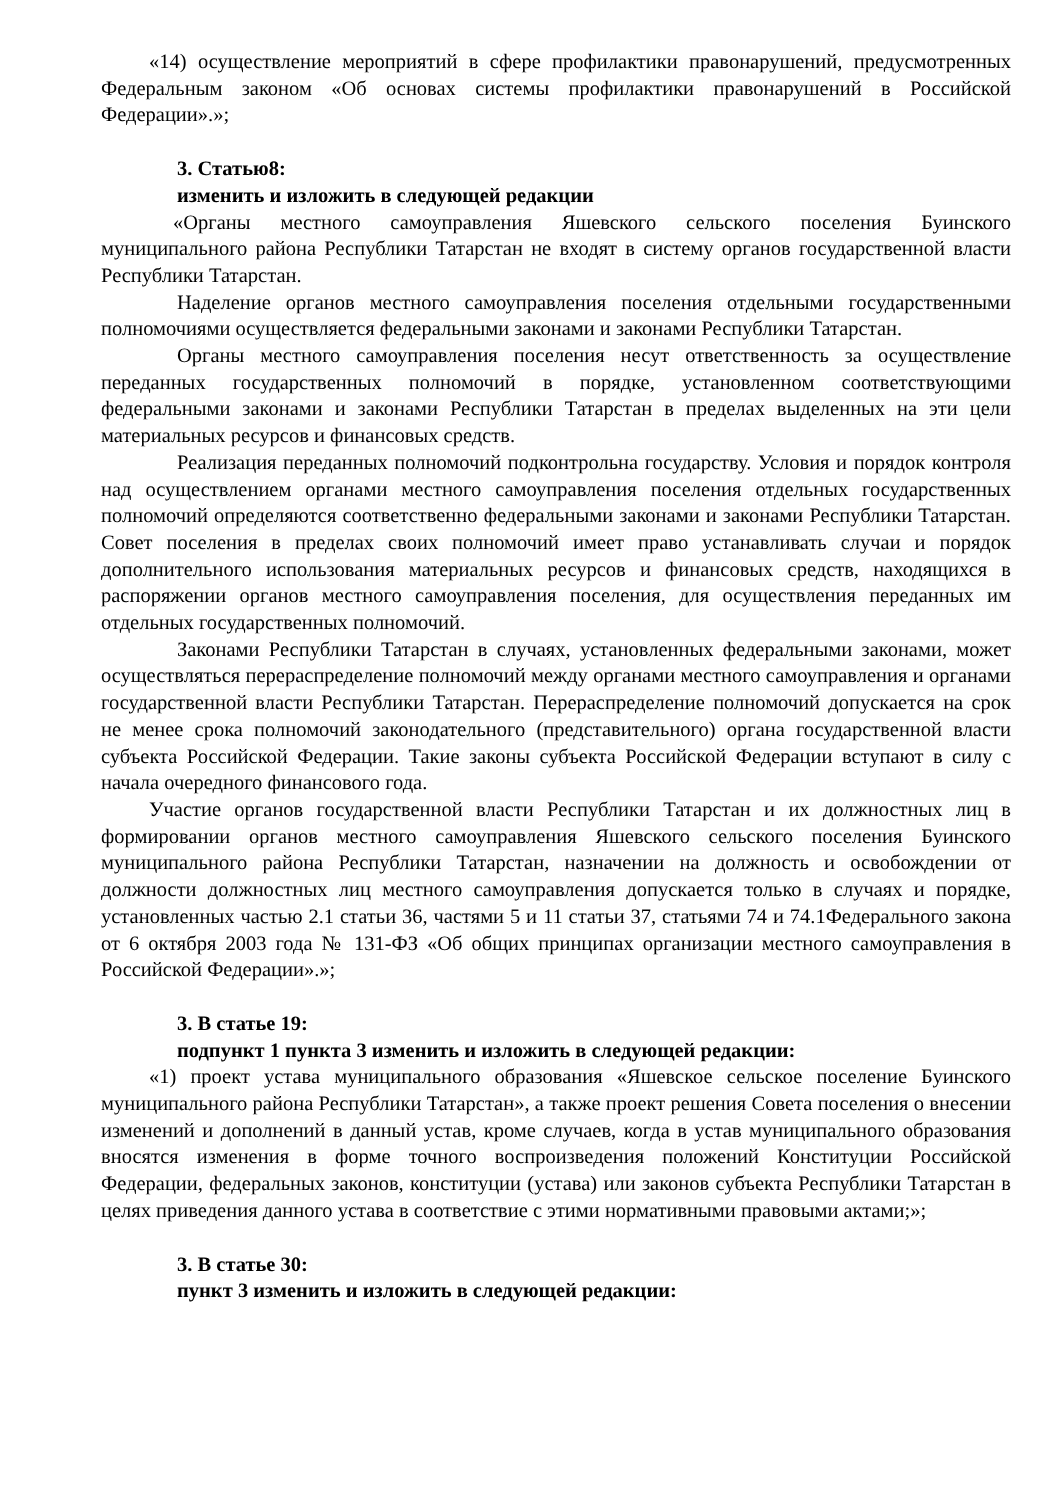«14) осуществление мероприятий в сфере профилактики правонарушений, предусмотренных Федеральным законом «Об основах системы профилактики правонарушений в Российской Федерации».»;
3. Статью8:
изменить и изложить в следующей редакции
«Органы местного самоуправления Яшевского сельского поселения Буинского муниципального района Республики Татарстан не входят в систему органов государственной власти Республики Татарстан.
Наделение органов местного самоуправления поселения отдельными государственными полномочиями осуществляется федеральными законами и законами Республики Татарстан.
Органы местного самоуправления поселения несут ответственность за осуществление переданных государственных полномочий в порядке, установленном соответствующими федеральными законами и законами Республики Татарстан в пределах выделенных на эти цели материальных ресурсов и финансовых средств.
Реализация переданных полномочий подконтрольна государству. Условия и порядок контроля над осуществлением органами местного самоуправления поселения отдельных государственных полномочий определяются соответственно федеральными законами и законами Республики Татарстан. Совет поселения в пределах своих полномочий имеет право устанавливать случаи и порядок дополнительного использования материальных ресурсов и финансовых средств, находящихся в распоряжении органов местного самоуправления поселения, для осуществления переданных им отдельных государственных полномочий.
Законами Республики Татарстан в случаях, установленных федеральными законами, может осуществляться перераспределение полномочий между органами местного самоуправления и органами государственной власти Республики Татарстан. Перераспределение полномочий допускается на срок не менее срока полномочий законодательного (представительного) органа государственной власти субъекта Российской Федерации. Такие законы субъекта Российской Федерации вступают в силу с начала очередного финансового года.
Участие органов государственной власти Республики Татарстан и их должностных лиц в формировании органов местного самоуправления Яшевского сельского поселения Буинского муниципального района Республики Татарстан, назначении на должность и освобождении от должности должностных лиц местного самоуправления допускается только в случаях и порядке, установленных частью 2.1 статьи 36, частями 5 и 11 статьи 37, статьями 74 и 74.1Федерального закона от 6 октября 2003 года № 131-ФЗ «Об общих принципах организации местного самоуправления в Российской Федерации».»;
3. В статье 19:
подпункт 1 пункта 3 изменить и изложить в следующей редакции:
«1) проект устава муниципального образования «Яшевское сельское поселение Буинского муниципального района Республики Татарстан», а также проект решения Совета поселения о внесении изменений и дополнений в данный устав, кроме случаев, когда в устав муниципального образования вносятся изменения в форме точного воспроизведения положений Конституции Российской Федерации, федеральных законов, конституции (устава) или законов субъекта Республики Татарстан в целях приведения данного устава в соответствие с этими нормативными правовыми актами;»;
3. В статье 30:
пункт 3 изменить и изложить в следующей редакции: